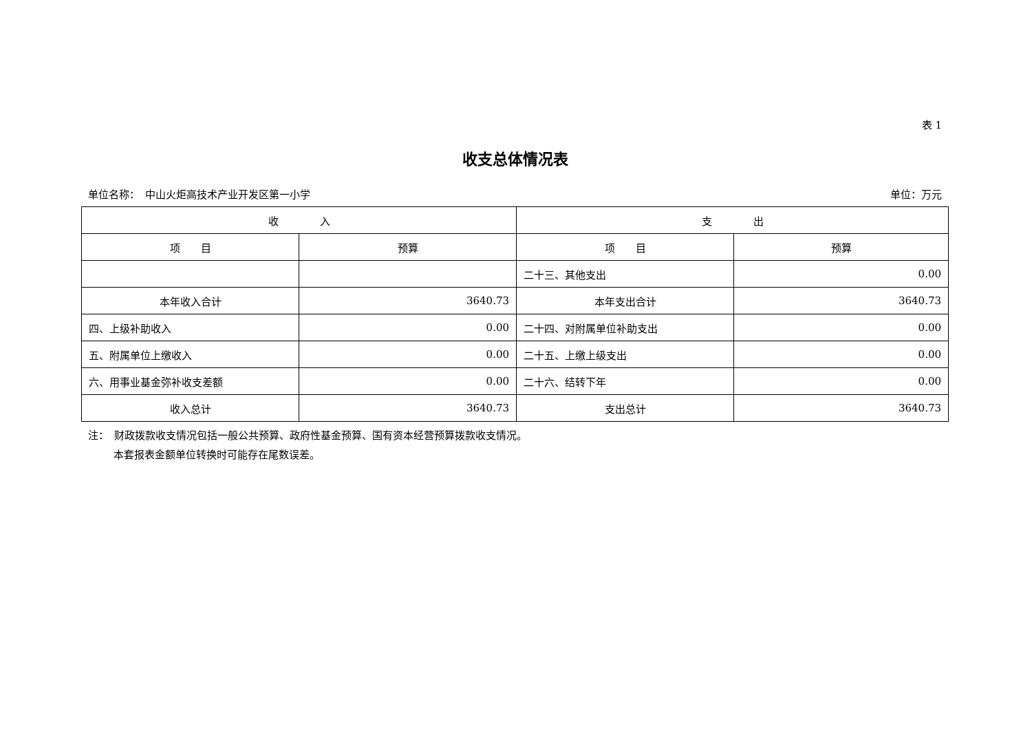表 1
收支总体情况表
单位名称：　中山火炬高技术产业开发区第一小学 单位：万元
| 收 入 | | 支 出 | |
| --- | --- | --- | --- |
| 项 目 | 预算 | 项 目 | 预算 |
| | | 二十三、其他支出 | 0.00 |
| 本年收入合计 | 3640.73 | 本年支出合计 | 3640.73 |
| 四、上级补助收入 | 0.00 | 二十四、对附属单位补助支出 | 0.00 |
| 五、附属单位上缴收入 | 0.00 | 二十五、上缴上级支出 | 0.00 |
| 六、用事业基金弥补收支差额 | 0.00 | 二十六、结转下年 | 0.00 |
| 收入总计 | 3640.73 | 支出总计 | 3640.73 |
注：　财政拨款收支情况包括一般公共预算、政府性基金预算、国有资本经营预算拨款收支情况。
本套报表金额单位转换时可能存在尾数误差。